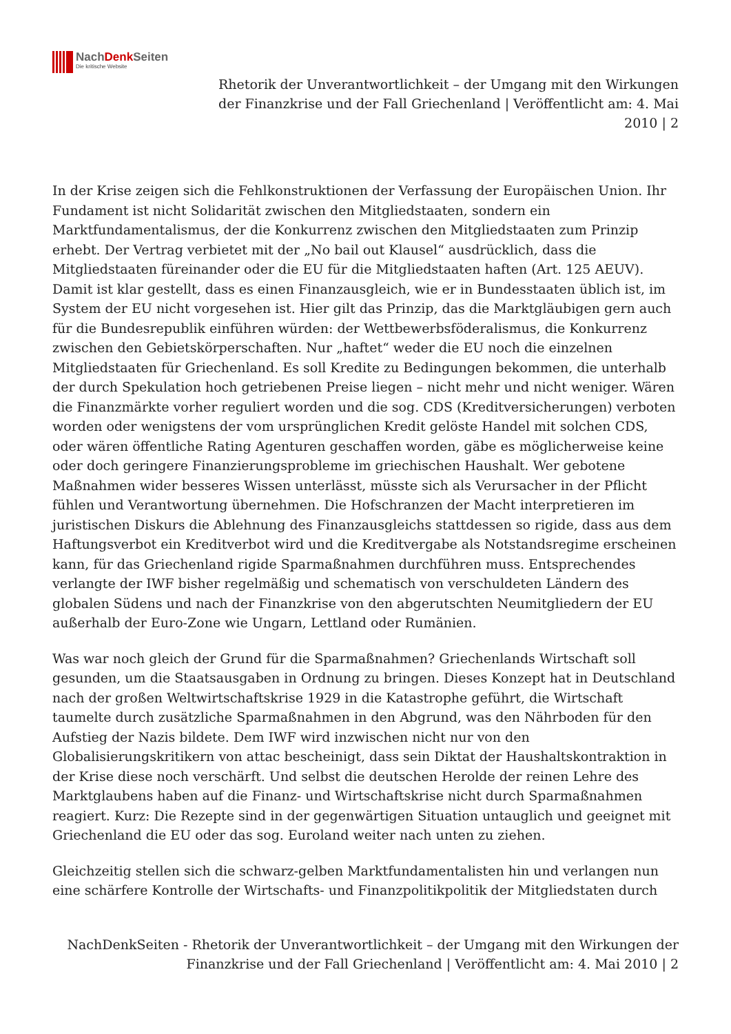NachDenk Seiten
Die kritische Website
Rhetorik der Unverantwortlichkeit – der Umgang mit den Wirkungen der Finanzkrise und der Fall Griechenland | Veröffentlicht am: 4. Mai 2010 | 2
In der Krise zeigen sich die Fehlkonstruktionen der Verfassung der Europäischen Union. Ihr Fundament ist nicht Solidarität zwischen den Mitgliedstaaten, sondern ein Marktfundamentalismus, der die Konkurrenz zwischen den Mitgliedstaaten zum Prinzip erhebt. Der Vertrag verbietet mit der „No bail out Klausel“ ausdrücklich, dass die Mitgliedstaaten füreinander oder die EU für die Mitgliedstaaten haften (Art. 125 AEUV). Damit ist klar gestellt, dass es einen Finanzausgleich, wie er in Bundesstaaten üblich ist, im System der EU nicht vorgesehen ist. Hier gilt das Prinzip, das die Marktgläubigen gern auch für die Bundesrepublik einführen würden: der Wettbewerbsföderalismus, die Konkurrenz zwischen den Gebietskörperschaften. Nur „haftet“ weder die EU noch die einzelnen Mitgliedstaaten für Griechenland. Es soll Kredite zu Bedingungen bekommen, die unterhalb der durch Spekulation hoch getriebenen Preise liegen – nicht mehr und nicht weniger. Wären die Finanzmärkte vorher reguliert worden und die sog. CDS (Kreditversicherungen) verboten worden oder wenigstens der vom ursprünglichen Kredit gelöste Handel mit solchen CDS, oder wären öffentliche Rating Agenturen geschaffen worden, gäbe es möglicherweise keine oder doch geringere Finanzierungsprobleme im griechischen Haushalt. Wer gebotene Maßnahmen wider besseres Wissen unterlässt, müsste sich als Verursacher in der Pflicht fühlen und Verantwortung übernehmen. Die Hofschranzen der Macht interpretieren im juristischen Diskurs die Ablehnung des Finanzausgleichs stattdessen so rigide, dass aus dem Haftungsverbot ein Kreditverbot wird und die Kreditvergabe als Notstandsregime erscheinen kann, für das Griechenland rigide Sparmaßnahmen durchführen muss. Entsprechendes verlangte der IWF bisher regelmäßig und schematisch von verschuldeten Ländern des globalen Südens und nach der Finanzkrise von den abgerutschten Neumitgliedern der EU außerhalb der Euro-Zone wie Ungarn, Lettland oder Rumänien.
Was war noch gleich der Grund für die Sparmaßnahmen? Griechenlands Wirtschaft soll gesunden, um die Staatsausgaben in Ordnung zu bringen. Dieses Konzept hat in Deutschland nach der großen Weltwirtschaftskrise 1929 in die Katastrophe geführt, die Wirtschaft taumelte durch zusätzliche Sparmaßnahmen in den Abgrund, was den Nährboden für den Aufstieg der Nazis bildete. Dem IWF wird inzwischen nicht nur von den Globalisierungskritikern von attac bescheinigt, dass sein Diktat der Haushaltskontraktion in der Krise diese noch verschärft. Und selbst die deutschen Herolde der reinen Lehre des Marktglaubens haben auf die Finanz- und Wirtschaftskrise nicht durch Sparmaßnahmen reagiert. Kurz: Die Rezepte sind in der gegenwärtigen Situation untauglich und geeignet mit Griechenland die EU oder das sog. Euroland weiter nach unten zu ziehen.
Gleichzeitig stellen sich die schwarz-gelben Marktfundamentalisten hin und verlangen nun eine schärfere Kontrolle der Wirtschafts- und Finanzpolitikpolitik der Mitgliedstaten durch
NachDenkSeiten - Rhetorik der Unverantwortlichkeit – der Umgang mit den Wirkungen der Finanzkrise und der Fall Griechenland | Veröffentlicht am: 4. Mai 2010 | 2